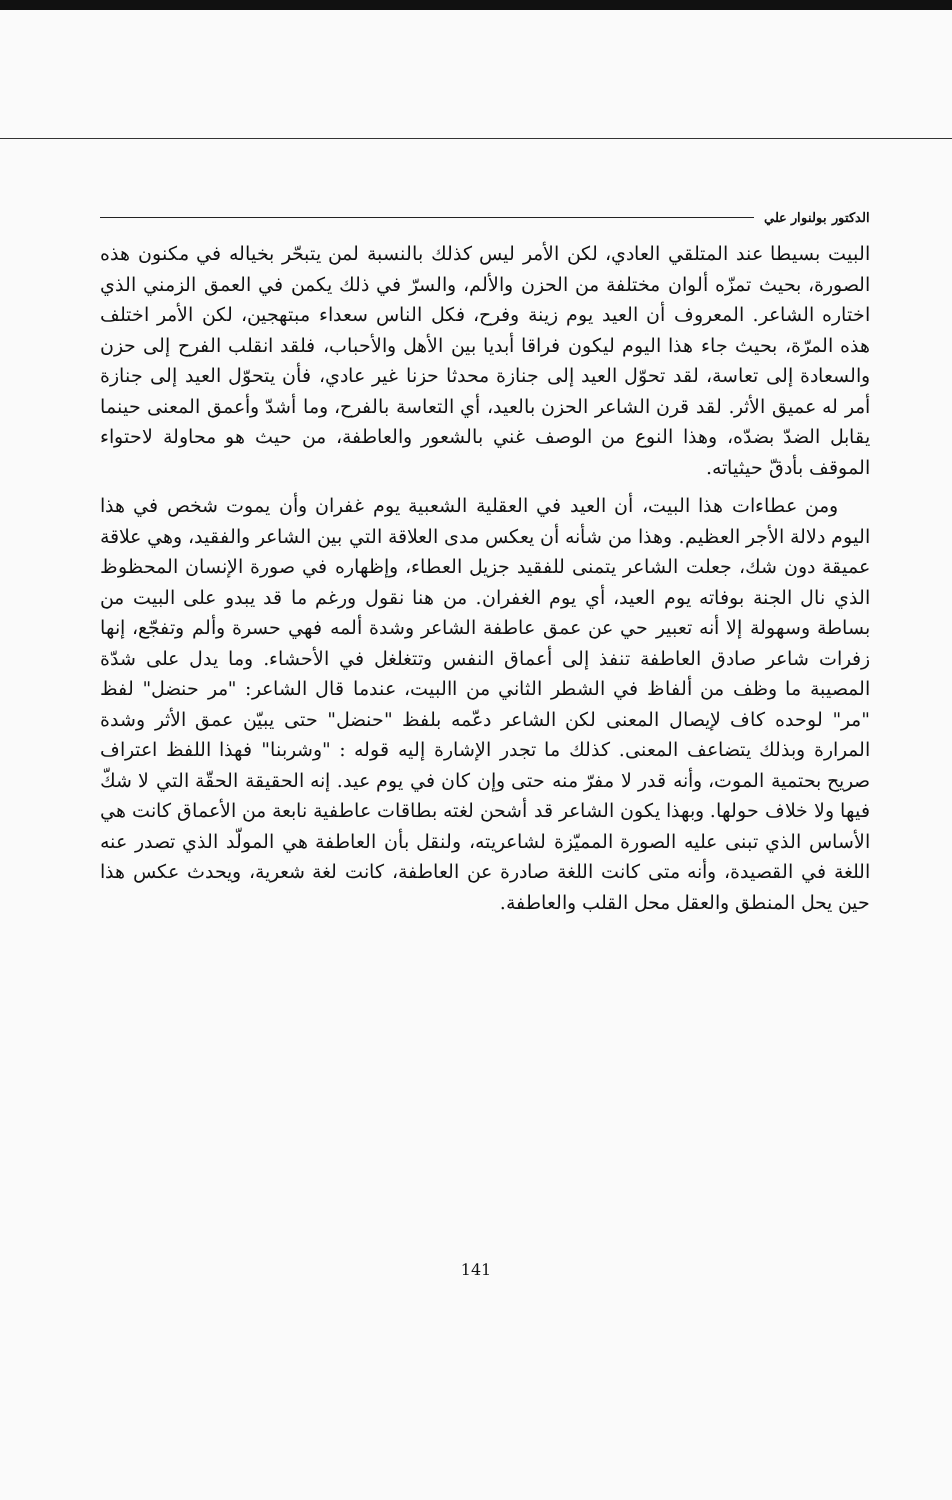الدكتور بولنوار علي
البيت بسيطا عند المتلقي العادي، لكن الأمر ليس كذلك بالنسبة لمن يتبحّر بخياله في مكنون هذه الصورة، بحيث تمزّه ألوان مختلفة من الحزن والألم، والسرّ في ذلك يكمن في العمق الزمني الذي اختاره الشاعر. المعروف أن العيد يوم زينة وفرح، فكل الناس سعداء مبتهجين، لكن الأمر اختلف هذه المرّة، بحيث جاء هذا اليوم ليكون فراقا أبديا بين الأهل والأحباب، فلقد انقلب الفرح إلى حزن والسعادة إلى تعاسة، لقد تحوّل العيد إلى جنازة محدثا حزنا غير عادي، فأن يتحوّل العيد إلى جنازة أمر له عميق الأثر. لقد قرن الشاعر الحزن بالعيد، أي التعاسة بالفرح، وما أشدّ وأعمق المعنى حينما يقابل الضدّ بضدّه، وهذا النوع من الوصف غني بالشعور والعاطفة، من حيث هو محاولة لاحتواء الموقف بأدقّ حيثياته.
ومن عطاءات هذا البيت، أن العيد في العقلية الشعبية يوم غفران وأن يموت شخص في هذا اليوم دلالة الأجر العظيم. وهذا من شأنه أن يعكس مدى العلاقة التي بين الشاعر والفقيد، وهي علاقة عميقة دون شك، جعلت الشاعر يتمنى للفقيد جزيل العطاء، وإظهاره في صورة الإنسان المحظوظ الذي نال الجنة بوفاته يوم العيد، أي يوم الغفران. من هنا نقول ورغم ما قد يبدو على البيت من بساطة وسهولة إلا أنه تعبير حي عن عمق عاطفة الشاعر وشدة ألمه فهي حسرة وألم وتفجّع، إنها زفرات شاعر صادق العاطفة تنفذ إلى أعماق النفس وتتغلغل في الأحشاء. وما يدل على شدّة المصيبة ما وظف من ألفاظ في الشطر الثاني من االبيت، عندما قال الشاعر: "مر حنضل" لفظ "مر" لوحده كاف لإيصال المعنى لكن الشاعر دعّمه بلفظ "حنضل" حتى يبيّن عمق الأثر وشدة المرارة وبذلك يتضاعف المعنى. كذلك ما تجدر الإشارة إليه قوله : "وشربنا" فهذا اللفظ اعتراف صريح بحتمية الموت، وأنه قدر لا مفرّ منه حتى وإن كان في يوم عيد. إنه الحقيقة الحقّة التي لا شكّ فيها ولا خلاف حولها. وبهذا يكون الشاعر قد أشحن لغته بطاقات عاطفية نابعة من الأعماق كانت هي الأساس الذي تبنى عليه الصورة المميّزة لشاعريته، ولنقل بأن العاطفة هي المولّد الذي تصدر عنه اللغة في القصيدة، وأنه متى كانت اللغة صادرة عن العاطفة، كانت لغة شعرية، ويحدث عكس هذا حين يحل المنطق والعقل محل القلب والعاطفة.
141